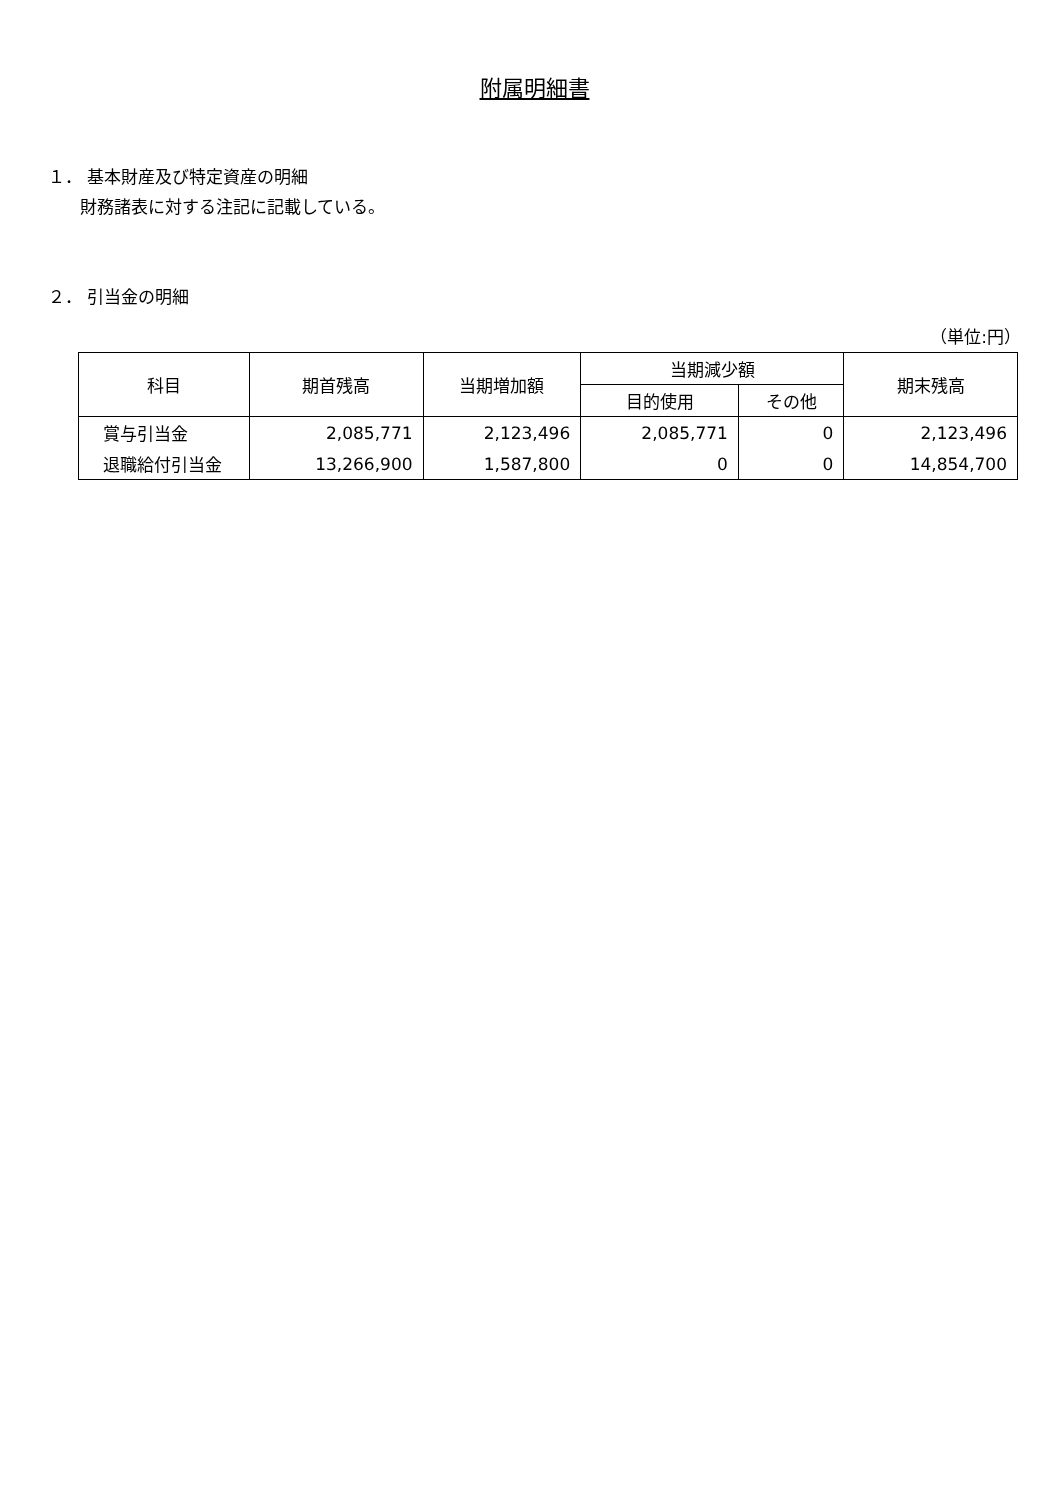附属明細書
１． 基本財産及び特定資産の明細
財務諸表に対する注記に記載している。
２． 引当金の明細
（単位:円）
| 科目 | 期首残高 | 当期増加額 | 当期減少額 | | 期末残高 |
| --- | --- | --- | --- | --- | --- |
| | | | 目的使用 | その他 | |
| 賞与引当金 | 2,085,771 | 2,123,496 | 2,085,771 | 0 | 2,123,496 |
| 退職給付引当金 | 13,266,900 | 1,587,800 | 0 | 0 | 14,854,700 |